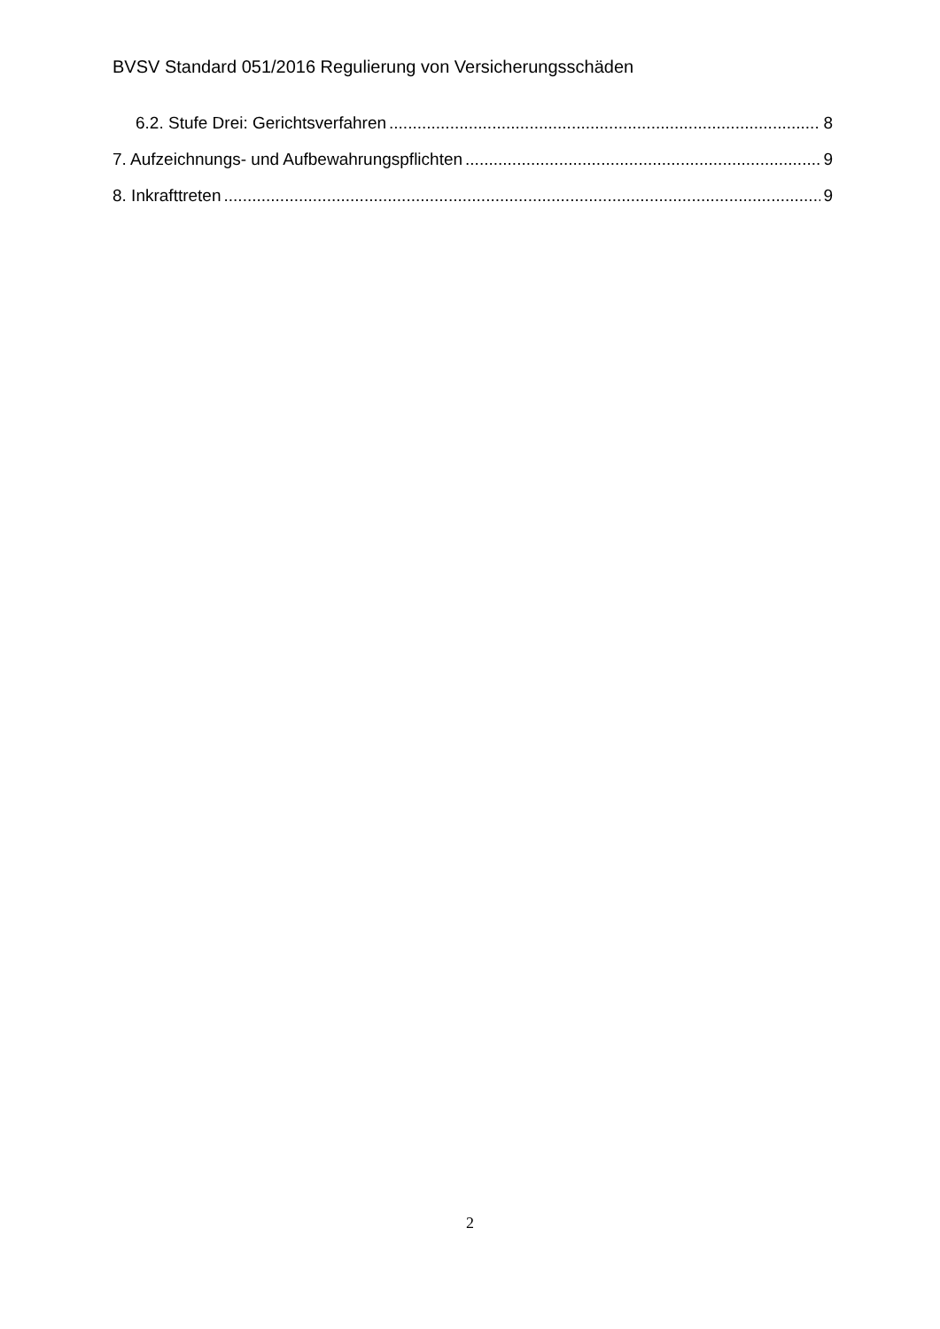BVSV Standard 051/2016 Regulierung von Versicherungsschäden
6.2. Stufe Drei: Gerichtsverfahren 8
7. Aufzeichnungs- und Aufbewahrungspflichten 9
8. Inkrafttreten 9
2